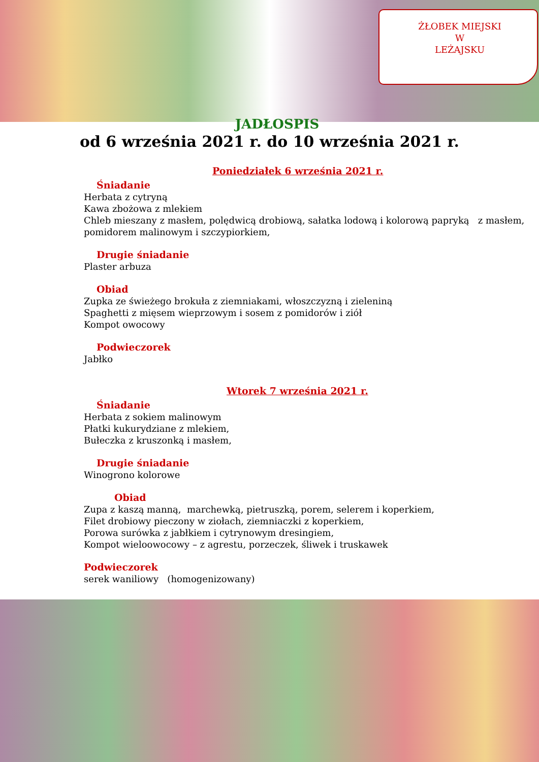ŻŁOBEK MIEJSKI
W
LEŻAJSKU
JADŁOSPIS
od 6 września 2021 r. do 10 września 2021 r.
Poniedziałek 6 września 2021 r.
Śniadanie
Herbata z cytryną
Kawa zbożowa z mlekiem
Chleb mieszany z masłem, polędwicą drobiową, sałatka lodową i kolorową papryką z masłem, pomidorem malinowym i szczypiorkiem,
Drugie śniadanie
Plaster arbuza
Obiad
Zupka ze świeżego brokuła z ziemniakami, włoszczyzną i zieleniną
Spaghetti z mięsem wieprzowym i sosem z pomidorów i ziół
Kompot owocowy
Podwieczorek
Jabłko
Wtorek 7 września 2021 r.
Śniadanie
Herbata z sokiem malinowym
Płatki kukurydziane z mlekiem,
Bułeczka z kruszonką i masłem,
Drugie śniadanie
Winogrono kolorowe
Obiad
Zupa z kaszą manną, marchewką, pietruszką, porem, selerem i koperkiem,
Filet drobiowy pieczony w ziołach, ziemniaczki z koperkiem,
Porowa surówka z jabłkiem i cytrynowym dresingiem,
Kompot wieloowocowy – z agrestu, porzeczek, śliwek i truskawek
Podwieczorek
serek waniliowy (homogenizowany)